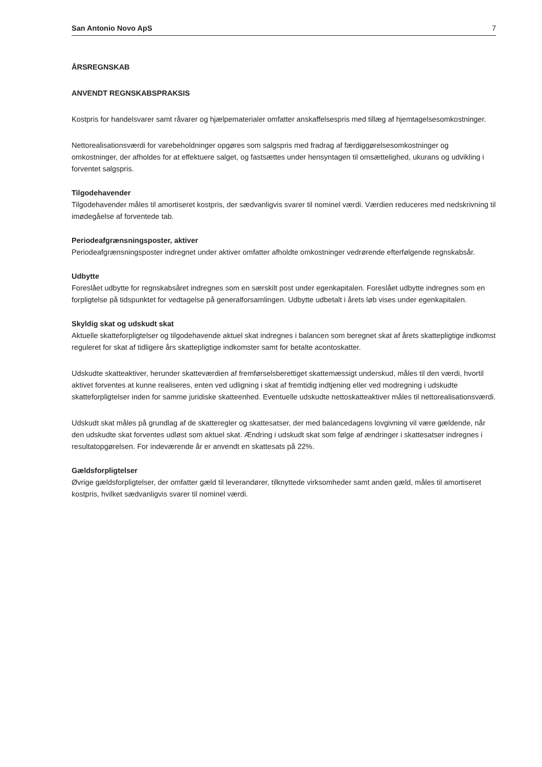San Antonio Novo ApS 7
ÅRSREGNSKAB
ANVENDT REGNSKABSPRAKSIS
Kostpris for handelsvarer samt råvarer og hjælpematerialer omfatter anskaffelsespris med tillæg af hjemtagelsesomkostninger.
Nettorealisationsværdi for varebeholdninger opgøres som salgspris med fradrag af færdiggørelsesomkostninger og omkostninger, der afholdes for at effektuere salget, og fastsættes under hensyntagen til omsættelighed, ukurans og udvikling i forventet salgspris.
Tilgodehavender
Tilgodehavender måles til amortiseret kostpris, der sædvanligvis svarer til nominel værdi. Værdien reduceres med nedskrivning til imødegåelse af forventede tab.
Periodeafgrænsningsposter, aktiver
Periodeafgrænsningsposter indregnet under aktiver omfatter afholdte omkostninger vedrørende efterfølgende regnskabsår.
Udbytte
Foreslået udbytte for regnskabsåret indregnes som en særskilt post under egenkapitalen. Foreslået udbytte indregnes som en forpligtelse på tidspunktet for vedtagelse på generalforsamlingen. Udbytte udbetalt i årets løb vises under egenkapitalen.
Skyldig skat og udskudt skat
Aktuelle skatteforpligtelser og tilgodehavende aktuel skat indregnes i balancen som beregnet skat af årets skattepligtige indkomst reguleret for skat af tidligere års skattepligtige indkomster samt for betalte acontoskatter.
Udskudte skatteaktiver, herunder skatteværdien af fremførselsberettiget skattemæssigt underskud, måles til den værdi, hvortil aktivet forventes at kunne realiseres, enten ved udligning i skat af fremtidig indtjening eller ved modregning i udskudte skatteforpligtelser inden for samme juridiske skatteenhed. Eventuelle udskudte nettoskatteaktiver måles til nettorealisationsværdi.
Udskudt skat måles på grundlag af de skatteregler og skattesatser, der med balancedagens lovgivning vil være gældende, når den udskudte skat forventes udløst som aktuel skat. Ændring i udskudt skat som følge af ændringer i skattesatser indregnes i resultatopgørelsen. For indeværende år er anvendt en skattesats på 22%.
Gældsforpligtelser
Øvrige gældsforpligtelser, der omfatter gæld til leverandører, tilknyttede virksomheder samt anden gæld, måles til amortiseret kostpris, hvilket sædvanligvis svarer til nominel værdi.